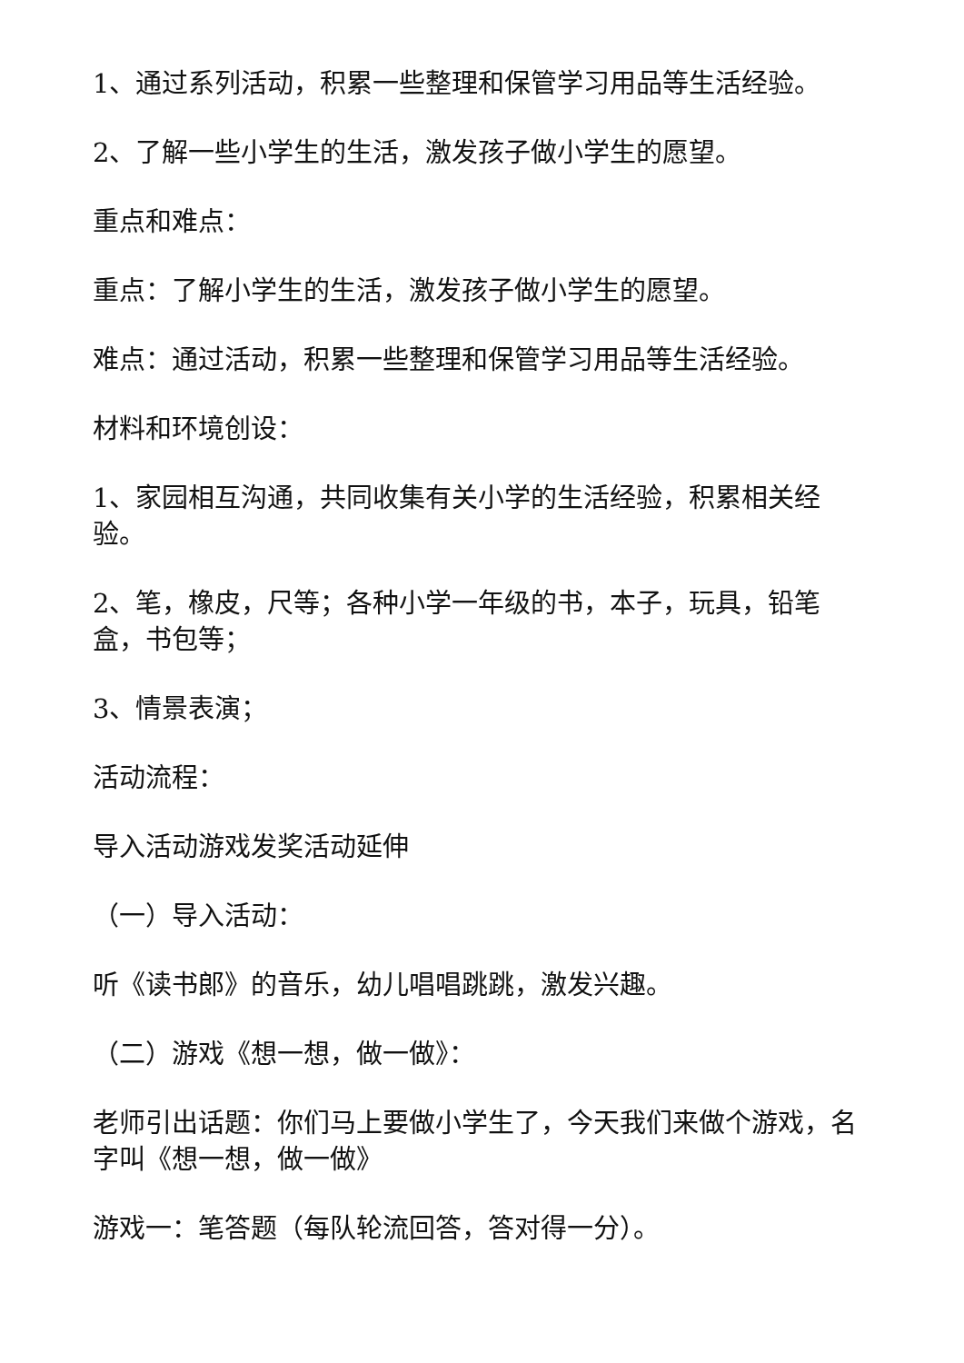1、通过系列活动，积累一些整理和保管学习用品等生活经验。
2、了解一些小学生的生活，激发孩子做小学生的愿望。
重点和难点：
重点：了解小学生的生活，激发孩子做小学生的愿望。
难点：通过活动，积累一些整理和保管学习用品等生活经验。
材料和环境创设：
1、家园相互沟通，共同收集有关小学的生活经验，积累相关经验。
2、笔，橡皮，尺等；各种小学一年级的书，本子，玩具，铅笔盒，书包等；
3、情景表演；
活动流程：
导入活动游戏发奖活动延伸
（一）导入活动：
听《读书郎》的音乐，幼儿唱唱跳跳，激发兴趣。
（二）游戏《想一想，做一做》：
老师引出话题：你们马上要做小学生了，今天我们来做个游戏，名字叫《想一想，做一做》
游戏一：笔答题（每队轮流回答，答对得一分）。